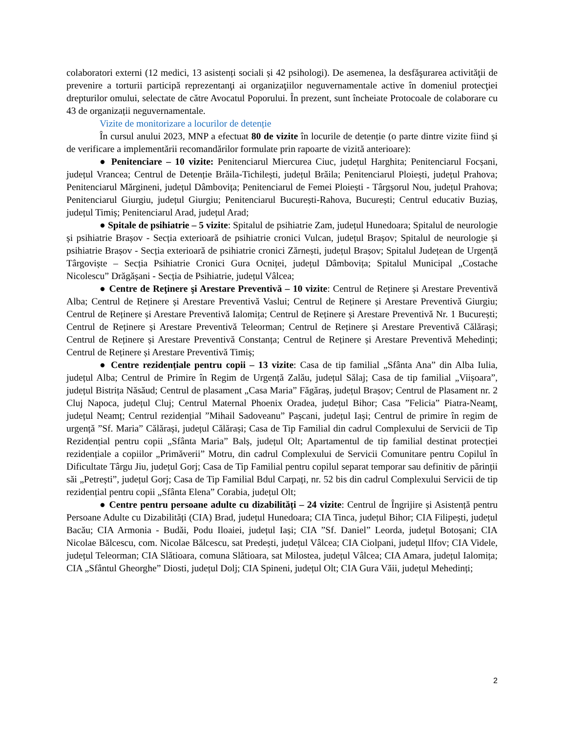colaboratori externi (12 medici, 13 asistenți sociali și 42 psihologi). De asemenea, la desfăşurarea activităţii de prevenire a torturii participă reprezentanţi ai organizaţiilor neguvernamentale active în domeniul protecţiei drepturilor omului, selectate de către Avocatul Poporului. În prezent, sunt încheiate Protocoale de colaborare cu 43 de organizații neguvernamentale.
Vizite de monitorizare a locurilor de detenție
În cursul anului 2023, MNP a efectuat 80 de vizite în locurile de detenție (o parte dintre vizite fiind și de verificare a implementării recomandărilor formulate prin rapoarte de vizită anterioare):
● Penitenciare – 10 vizite: Penitenciarul Miercurea Ciuc, județul Harghita; Penitenciarul Focșani, județul Vrancea; Centrul de Detenție Brăila-Tichilești, județul Brăila; Penitenciarul Ploiești, județul Prahova; Penitenciarul Mărgineni, județul Dâmbovița; Penitenciarul de Femei Ploiești - Târgșorul Nou, județul Prahova; Penitenciarul Giurgiu, județul Giurgiu; Penitenciarul București-Rahova, București; Centrul educativ Buziaș, județul Timiș; Penitenciarul Arad, județul Arad;
● Spitale de psihiatrie – 5 vizite: Spitalul de psihiatrie Zam, județul Hunedoara; Spitalul de neurologie și psihiatrie Brașov - Secția exterioară de psihiatrie cronici Vulcan, județul Brașov; Spitalul de neurologie și psihiatrie Brașov - Secția exterioară de psihiatrie cronici Zărnești, județul Brașov; Spitalul Județean de Urgență Târgoviște – Secția Psihiatrie Cronici Gura Ocniței, județul Dâmbovița; Spitalul Municipal „Costache Nicolescu” Drăgășani - Secția de Psihiatrie, județul Vâlcea;
● Centre de Reţinere şi Arestare Preventivă – 10 vizite: Centrul de Reținere și Arestare Preventivă Alba; Centrul de Reținere și Arestare Preventivă Vaslui; Centrul de Reținere și Arestare Preventivă Giurgiu; Centrul de Reținere și Arestare Preventivă Ialomița; Centrul de Reținere și Arestare Preventivă Nr. 1 București; Centrul de Reținere și Arestare Preventivă Teleorman; Centrul de Reținere și Arestare Preventivă Călărași; Centrul de Reținere și Arestare Preventivă Constanța; Centrul de Reținere și Arestare Preventivă Mehedinți; Centrul de Reținere și Arestare Preventivă Timiș;
● Centre rezidențiale pentru copii – 13 vizite: Casa de tip familial „Sfânta Ana” din Alba Iulia, județul Alba; Centrul de Primire în Regim de Urgență Zalău, județul Sălaj; Casa de tip familial „Viișoara”, județul Bistrița Năsăud; Centrul de plasament „Casa Maria” Făgăraș, județul Brașov; Centrul de Plasament nr. 2 Cluj Napoca, județul Cluj; Centrul Maternal Phoenix Oradea, județul Bihor; Casa ”Felicia” Piatra-Neamț, județul Neamț; Centrul rezidențial ”Mihail Sadoveanu” Pașcani, județul Iași; Centrul de primire în regim de urgență ”Sf. Maria” Călărași, județul Călărași; Casa de Tip Familial din cadrul Complexului de Servicii de Tip Rezidențial pentru copii „Sfânta Maria” Balș, județul Olt; Apartamentul de tip familial destinat protecției rezidențiale a copiilor „Primăverii” Motru, din cadrul Complexului de Servicii Comunitare pentru Copilul în Dificultate Târgu Jiu, județul Gorj; Casa de Tip Familial pentru copilul separat temporar sau definitiv de părinții săi „Petrești”, județul Gorj; Casa de Tip Familial Bdul Carpați, nr. 52 bis din cadrul Complexului Servicii de tip rezidențial pentru copii „Sfânta Elena” Corabia, județul Olt;
● Centre pentru persoane adulte cu dizabilități – 24 vizite: Centrul de Îngrijire și Asistență pentru Persoane Adulte cu Dizabilități (CIA) Brad, județul Hunedoara; CIA Tinca, județul Bihor; CIA Filipești, județul Bacău; CIA Armonia - Budăi, Podu Iloaiei, județul Iași; CIA ”Sf. Daniel” Leorda, județul Botoșani; CIA Nicolae Bălcescu, com. Nicolae Bălcescu, sat Predești, județul Vâlcea; CIA Ciolpani, județul Ilfov; CIA Videle, județul Teleorman; CIA Slătioara, comuna Slătioara, sat Milostea, județul Vâlcea; CIA Amara, județul Ialomița; CIA „Sfântul Gheorghe” Diosti, județul Dolj; CIA Spineni, județul Olt; CIA Gura Văii, județul Mehedinți;
2